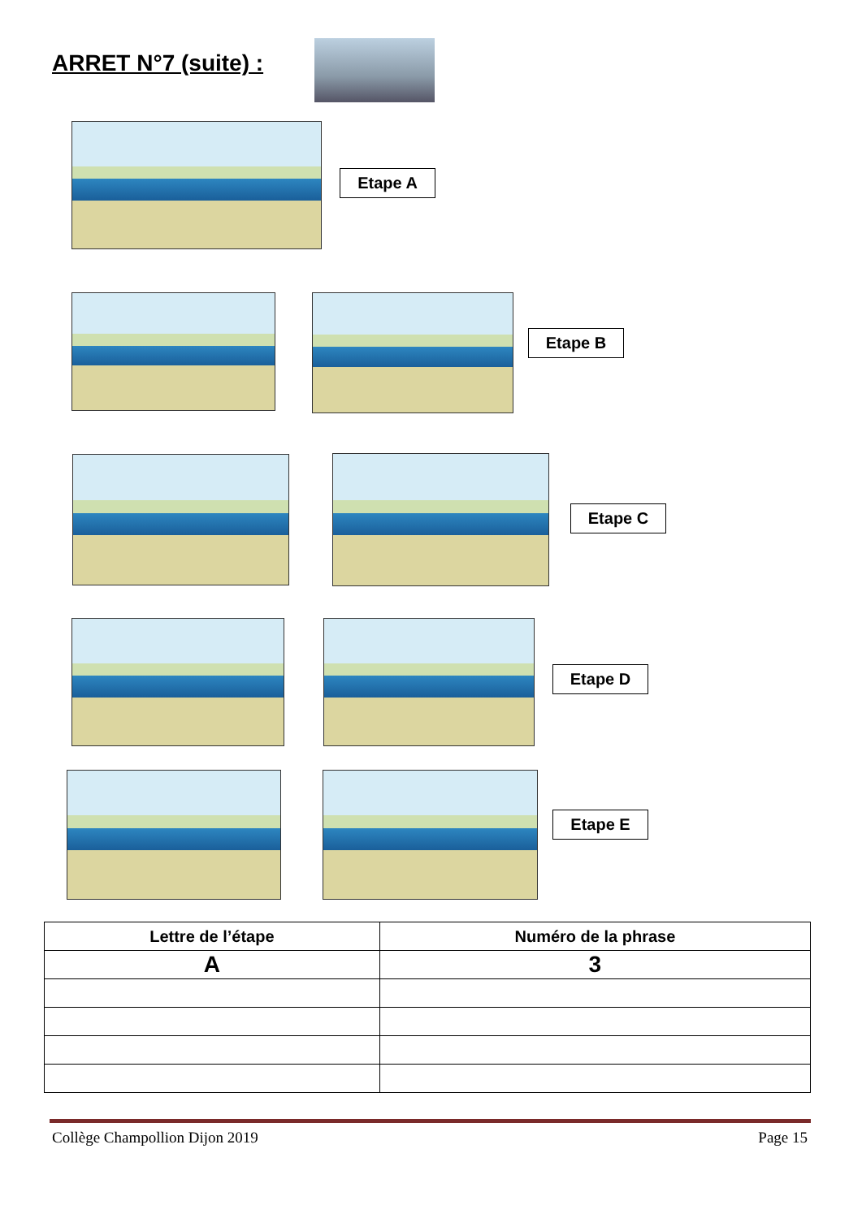ARRET N°7 (suite) :
Etape A
Etape B
Etape C
Etape D
Etape E
| Lettre de l’étape | Numéro de la phrase |
| --- | --- |
| A | 3 |
Collège Champollion Dijon 2019 Page 15